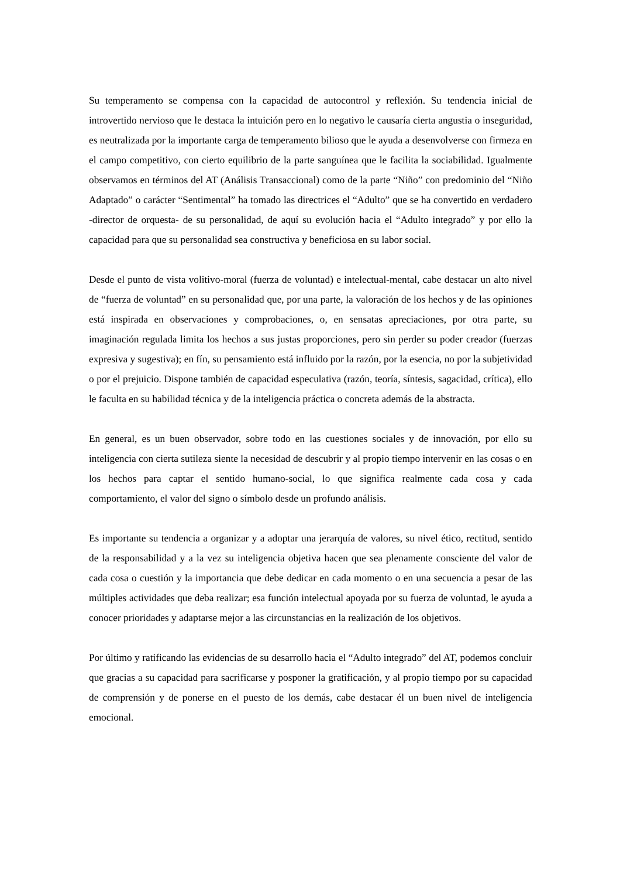Su temperamento se compensa con la capacidad de autocontrol y reflexión. Su tendencia inicial de introvertido nervioso que le destaca la intuición pero en lo negativo le causaría cierta angustia o inseguridad, es neutralizada por la importante carga de temperamento bilioso que le ayuda a desenvolverse con firmeza en el campo competitivo, con cierto equilibrio de la parte sanguínea que le facilita la sociabilidad. Igualmente observamos en términos del AT (Análisis Transaccional) como de la parte “Niño” con predominio del “Niño Adaptado” o carácter “Sentimental” ha tomado las directrices el “Adulto” que se ha convertido en verdadero -director de orquesta- de su personalidad, de aquí su evolución hacia el “Adulto integrado” y por ello la capacidad para que su personalidad sea constructiva y beneficiosa en su labor social.
Desde el punto de vista volitivo-moral (fuerza de voluntad) e intelectual-mental, cabe destacar un alto nivel de “fuerza de voluntad” en su personalidad que, por una parte, la valoración de los hechos y de las opiniones está inspirada en observaciones y comprobaciones, o, en sensatas apreciaciones, por otra parte, su imaginación regulada limita los hechos a sus justas proporciones, pero sin perder su poder creador (fuerzas expresiva y sugestiva); en fín, su pensamiento está influido por la razón, por la esencia, no por la subjetividad o por el prejuicio. Dispone también de capacidad especulativa (razón, teoría, síntesis, sagacidad, crítica), ello le faculta en su habilidad técnica y de la inteligencia práctica o concreta además de la abstracta.
En general, es un buen observador, sobre todo en las cuestiones sociales y de innovación, por ello su inteligencia con cierta sutileza siente la necesidad de descubrir y al propio tiempo intervenir en las cosas o en los hechos para captar el sentido humano-social, lo que significa realmente cada cosa y cada comportamiento, el valor del signo o símbolo desde un profundo análisis.
Es importante su tendencia a organizar y a adoptar una jerarquía de valores, su nivel ético, rectitud, sentido de la responsabilidad y a la vez su inteligencia objetiva hacen que sea plenamente consciente del valor de cada cosa o cuestión y la importancia que debe dedicar en cada momento o en una secuencia a pesar de las múltiples actividades que deba realizar; esa función intelectual apoyada por su fuerza de voluntad, le ayuda a conocer prioridades y adaptarse mejor a las circunstancias en la realización de los objetivos.
Por último y ratificando las evidencias de su desarrollo hacia el “Adulto integrado” del AT, podemos concluir que gracias a su capacidad para sacrificarse y posponer la gratificación, y al propio tiempo por su capacidad de comprensión y de ponerse en el puesto de los demás, cabe destacar él un buen nivel de inteligencia emocional.